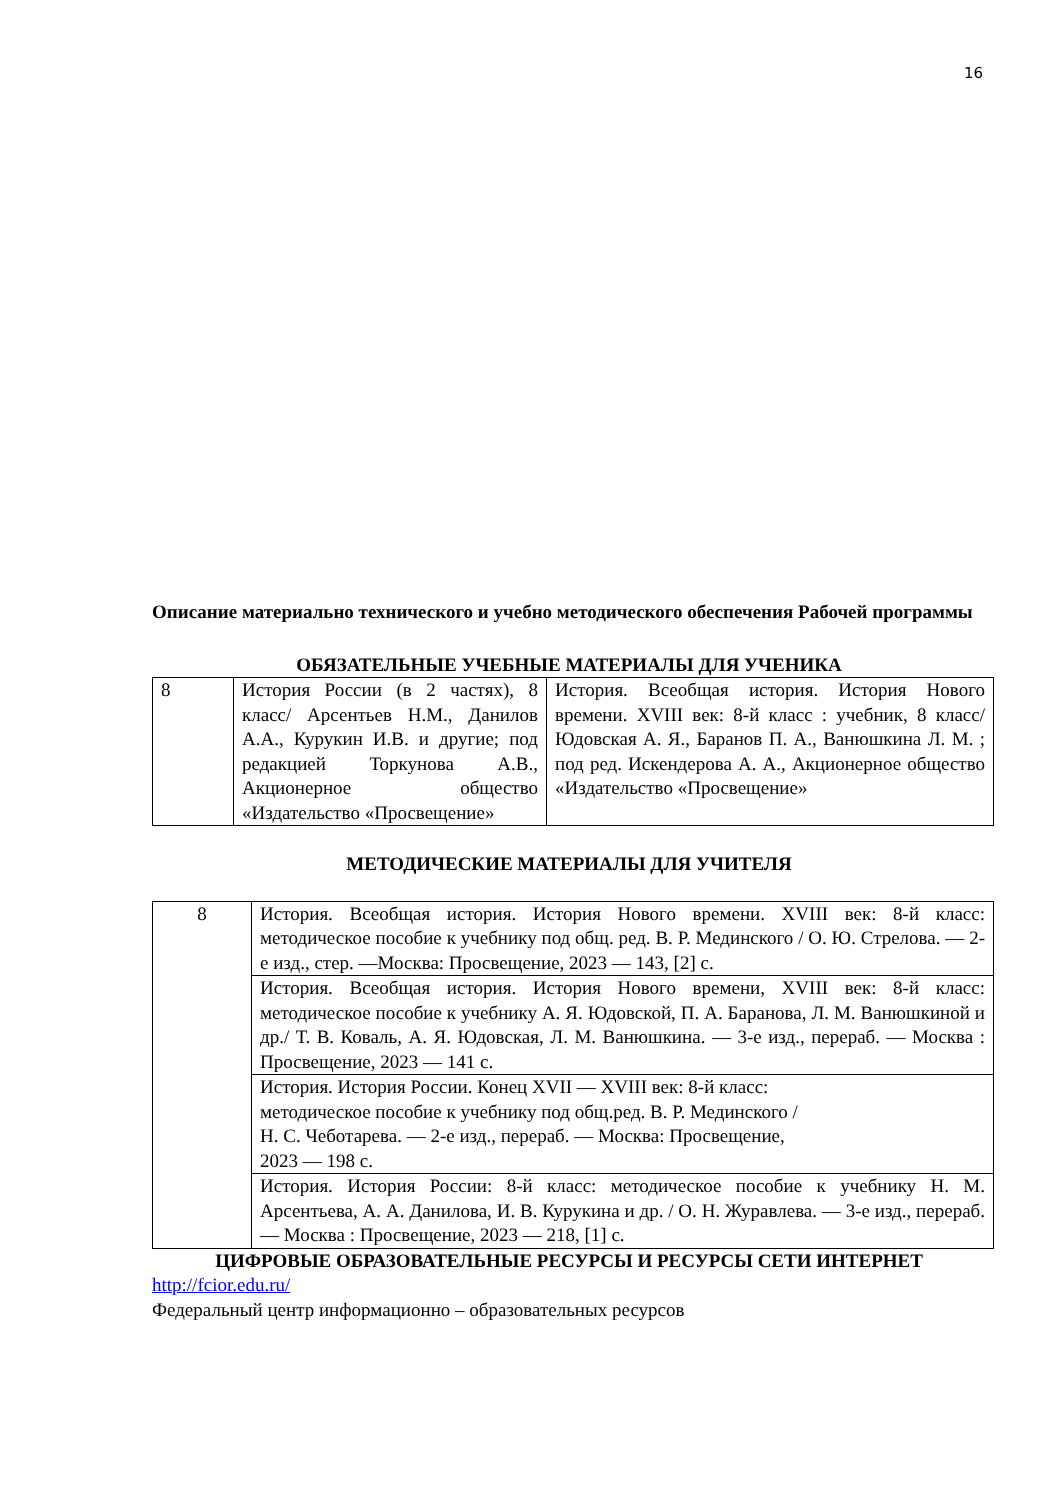16
Описание материально технического и учебно методического обеспечения Рабочей программы
ОБЯЗАТЕЛЬНЫЕ УЧЕБНЫЕ МАТЕРИАЛЫ ДЛЯ УЧЕНИКА
| 8 | История России (в 2 частях), 8 класс/ Арсентьев Н.М., Данилов А.А., Курукин И.В. и другие; под редакцией Торкунова А.В., Акционерное общество «Издательство «Просвещение» | История. Всеобщая история. История Нового времени. XVIII век: 8-й класс : учебник, 8 класс/ Юдовская А. Я., Баранов П. А., Ванюшкина Л. М. ; под ред. Искендерова А. А., Акционерное общество «Издательство «Просвещение» |
МЕТОДИЧЕСКИЕ МАТЕРИАЛЫ ДЛЯ УЧИТЕЛЯ
| 8 | История. Всеобщая история. История Нового времени. XVIII век: 8-й класс: методическое пособие к учебнику под общ. ред. В. Р. Мединского / О. Ю. Стрелова. — 2-е изд., стер. —Москва: Просвещение, 2023 — 143, [2] с. |
| | История. Всеобщая история. История Нового времени, XVIII век: 8-й класс: методическое пособие к учебнику А. Я. Юдовской, П. А. Баранова, Л. М. Ванюшкиной и др./ Т. В. Коваль, А. Я. Юдовская, Л. М. Ванюшкина. — 3-е изд., перераб. — Москва : Просвещение, 2023 — 141 с. |
| | История. История России. Конец XVII — XVIII век: 8-й класс: методическое пособие к учебнику под общ.ред. В. Р. Мединского / Н. С. Чеботарева. — 2-е изд., перераб. — Москва: Просвещение, 2023 — 198 с. |
| | История. История России: 8-й класс: методическое пособие к учебнику Н. М. Арсентьева, А. А. Данилова, И. В. Курукина и др. / О. Н. Журавлева. — 3-е изд., перераб. — Москва : Просвещение, 2023 — 218, [1] с. |
ЦИФРОВЫЕ ОБРАЗОВАТЕЛЬНЫЕ РЕСУРСЫ И РЕСУРСЫ СЕТИ ИНТЕРНЕТ
http://fcior.edu.ru/
Федеральный центр информационно – образовательных ресурсов